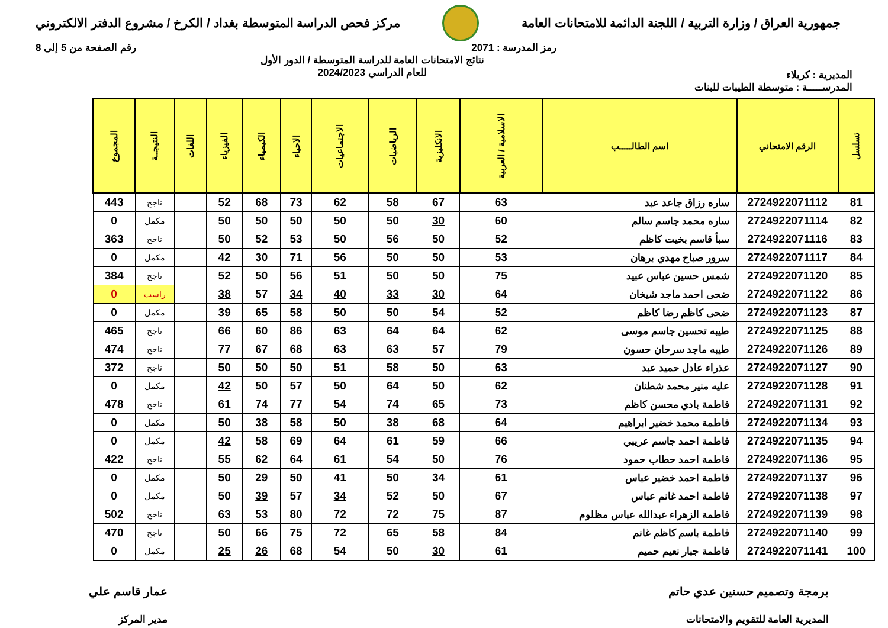جمهورية العراق / وزارة التربية / اللجنة الدائمة للامتحانات العامة
مركز فحص الدراسة المتوسطة بغداد / الكرخ / مشروع الدفتر الالكتروني
رمز المدرسة : 2071 رقم الصفحة من 5 إلى 8
المديرية : كربلاء
نتائج الامتحانات العامة للدراسة المتوسطة / الدور الأول
للعام الدراسي 2024/2023
المدرســـــة : متوسطة الطيبات للبنات
| تسلسل | الرقم الامتحاني | اسم الطالـــــب | الاسلامية / العربية | الانكليزية | الرياضيات | الاجتماعيات | الاحياء | الكيمياء | الفيزياء | اللغات | النتيجــة | المجموع |
| --- | --- | --- | --- | --- | --- | --- | --- | --- | --- | --- | --- | --- |
| 81 | 2724922071112 | ساره رزاق جاعد عبد | 63 | 67 | 58 | 62 | 73 | 68 | 52 | | ناجح | 443 |
| 82 | 2724922071114 | ساره محمد جاسم سالم | 60 | 30 | 50 | 50 | 50 | 50 | 50 | | مكمل | 0 |
| 83 | 2724922071116 | سبأ قاسم بخيت كاظم | 52 | 50 | 56 | 50 | 53 | 52 | 50 | | ناجح | 363 |
| 84 | 2724922071117 | سرور صباح مهدي برهان | 53 | 50 | 50 | 56 | 71 | 30 | 42 | | مكمل | 0 |
| 85 | 2724922071120 | شمس حسين عباس عبيد | 75 | 50 | 50 | 51 | 56 | 50 | 52 | | ناجح | 384 |
| 86 | 2724922071122 | ضحى احمد ماجد شيخان | 64 | 30 | 33 | 40 | 34 | 57 | 38 | | راسب | 0 |
| 87 | 2724922071123 | ضحى كاظم رضا كاظم | 52 | 54 | 50 | 50 | 58 | 65 | 39 | | مكمل | 0 |
| 88 | 2724922071125 | طيبه تحسين جاسم موسى | 62 | 64 | 64 | 63 | 86 | 60 | 66 | | ناجح | 465 |
| 89 | 2724922071126 | طيبه ماجد سرحان حسون | 79 | 57 | 63 | 63 | 68 | 67 | 77 | | ناجح | 474 |
| 90 | 2724922071127 | عذراء عادل حميد عبد | 63 | 50 | 58 | 51 | 50 | 50 | 50 | | ناجح | 372 |
| 91 | 2724922071128 | عليه منير محمد شطنان | 62 | 50 | 64 | 50 | 57 | 50 | 42 | | مكمل | 0 |
| 92 | 2724922071131 | فاطمة بادي محسن كاظم | 73 | 65 | 74 | 54 | 77 | 74 | 61 | | ناجح | 478 |
| 93 | 2724922071134 | فاطمة محمد خضير ابراهيم | 64 | 68 | 38 | 50 | 58 | 38 | 50 | | مكمل | 0 |
| 94 | 2724922071135 | فاطمة احمد جاسم عريبي | 66 | 59 | 61 | 64 | 69 | 58 | 42 | | مكمل | 0 |
| 95 | 2724922071136 | فاطمة احمد حطاب حمود | 76 | 50 | 54 | 61 | 64 | 62 | 55 | | ناجح | 422 |
| 96 | 2724922071137 | فاطمة احمد خضير عباس | 61 | 34 | 50 | 41 | 50 | 29 | 50 | | مكمل | 0 |
| 97 | 2724922071138 | فاطمة احمد غانم عباس | 67 | 50 | 52 | 34 | 57 | 39 | 50 | | مكمل | 0 |
| 98 | 2724922071139 | فاطمة الزهراء عبدالله عباس مظلوم | 87 | 75 | 72 | 72 | 80 | 53 | 63 | | ناجح | 502 |
| 99 | 2724922071140 | فاطمة باسم كاظم غانم | 84 | 58 | 65 | 72 | 75 | 66 | 50 | | ناجح | 470 |
| 100 | 2724922071141 | فاطمة جبار نعيم حميم | 61 | 30 | 50 | 54 | 68 | 26 | 25 | | مكمل | 0 |
برمجة وتصميم حسنين عدي حاتم
المديرية العامة للتقويم والامتحانات
عمار قاسم علي
مدير المركز